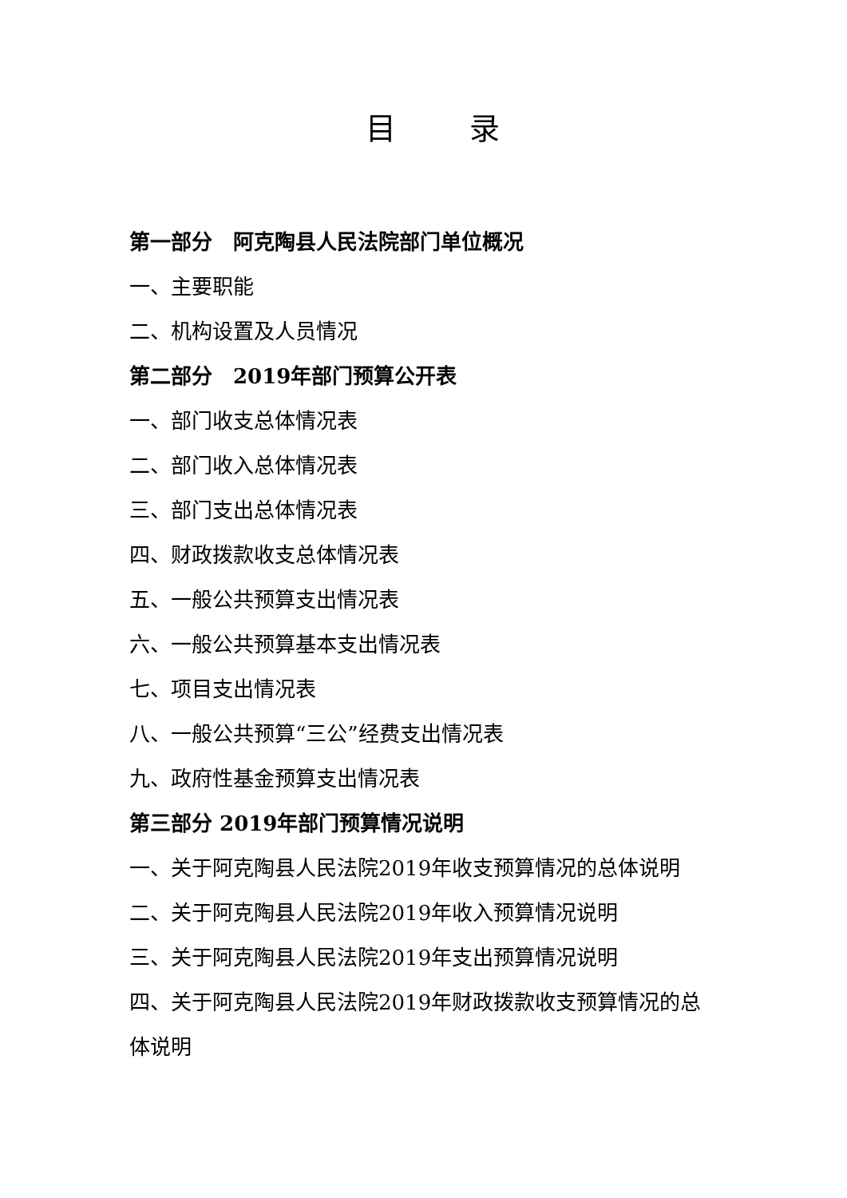目 录
第一部分　阿克陶县人民法院部门单位概况
一、主要职能
二、机构设置及人员情况
第二部分　2019年部门预算公开表
一、部门收支总体情况表
二、部门收入总体情况表
三、部门支出总体情况表
四、财政拨款收支总体情况表
五、一般公共预算支出情况表
六、一般公共预算基本支出情况表
七、项目支出情况表
八、一般公共预算“三公”经费支出情况表
九、政府性基金预算支出情况表
第三部分 2019年部门预算情况说明
一、关于阿克陶县人民法院2019年收支预算情况的总体说明
二、关于阿克陶县人民法院2019年收入预算情况说明
三、关于阿克陶县人民法院2019年支出预算情况说明
四、关于阿克陶县人民法院2019年财政拨款收支预算情况的总体说明